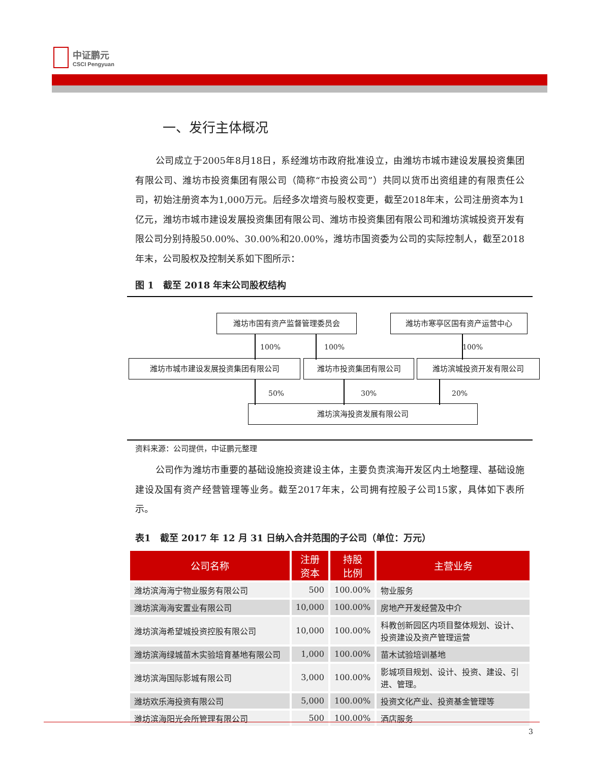中证鹏元
CSCI Pengyuan
一、发行主体概况
公司成立于2005年8月18日，系经潍坊市政府批准设立，由潍坊市城市建设发展投资集团有限公司、潍坊市投资集团有限公司（简称“市投资公司”）共同以货币出资组建的有限责任公司，初始注册资本为1,000万元。后经多次增资与股权变更，截至2018年末，公司注册资本为1亿元，潍坊市城市建设发展投资集团有限公司、潍坊市投资集团有限公司和潍坊滨城投资开发有限公司分别持股50.00%、30.00%和20.00%，潍坊市国资委为公司的实际控制人，截至2018年末，公司股权及控制关系如下图所示：
图 1　截至 2018 年末公司股权结构
潍坊市国有资产监督管理委员会 潍坊市寒亭区国有资产运营中心
100% 100% 100%
潍坊市城市建设发展投资集团有限公司 潍坊市投资集团有限公司 潍坊滨城投资开发有限公司
50% 30% 20%
潍坊滨海投资发展有限公司
资料来源：公司提供，中证鹏元整理
公司作为潍坊市重要的基础设施投资建设主体，主要负责滨海开发区内土地整理、基础设施建设及国有资产经营管理等业务。截至2017年末，公司拥有控股子公司15家，具体如下表所示。
表1　截至 2017 年 12 月 31 日纳入合并范围的子公司（单位：万元）
| 公司名称 | 注册 资本 | 持股 比例 | 主营业务 |
| --- | --- | --- | --- |
| 潍坊滨海海宁物业服务有限公司 | 500 | 100.00% | 物业服务 |
| 潍坊滨海海安置业有限公司 | 10,000 | 100.00% | 房地产开发经营及中介 |
| 潍坊滨海希望城投资控股有限公司 | 10,000 | 100.00% | 科教创新园区内项目整体规划、设计、投资建设及资产管理运营 |
| 潍坊滨海绿城苗木实验培育基地有限公司 | 1,000 | 100.00% | 苗木试验培训基地 |
| 潍坊滨海国际影城有限公司 | 3,000 | 100.00% | 影城项目规划、设计、投资、建设、引进、管理。 |
| 潍坊欢乐海投资有限公司 | 5,000 | 100.00% | 投资文化产业、投资基金管理等 |
| 潍坊滨海阳光会所管理有限公司 | 500 | 100.00% | 酒店服务 |
3